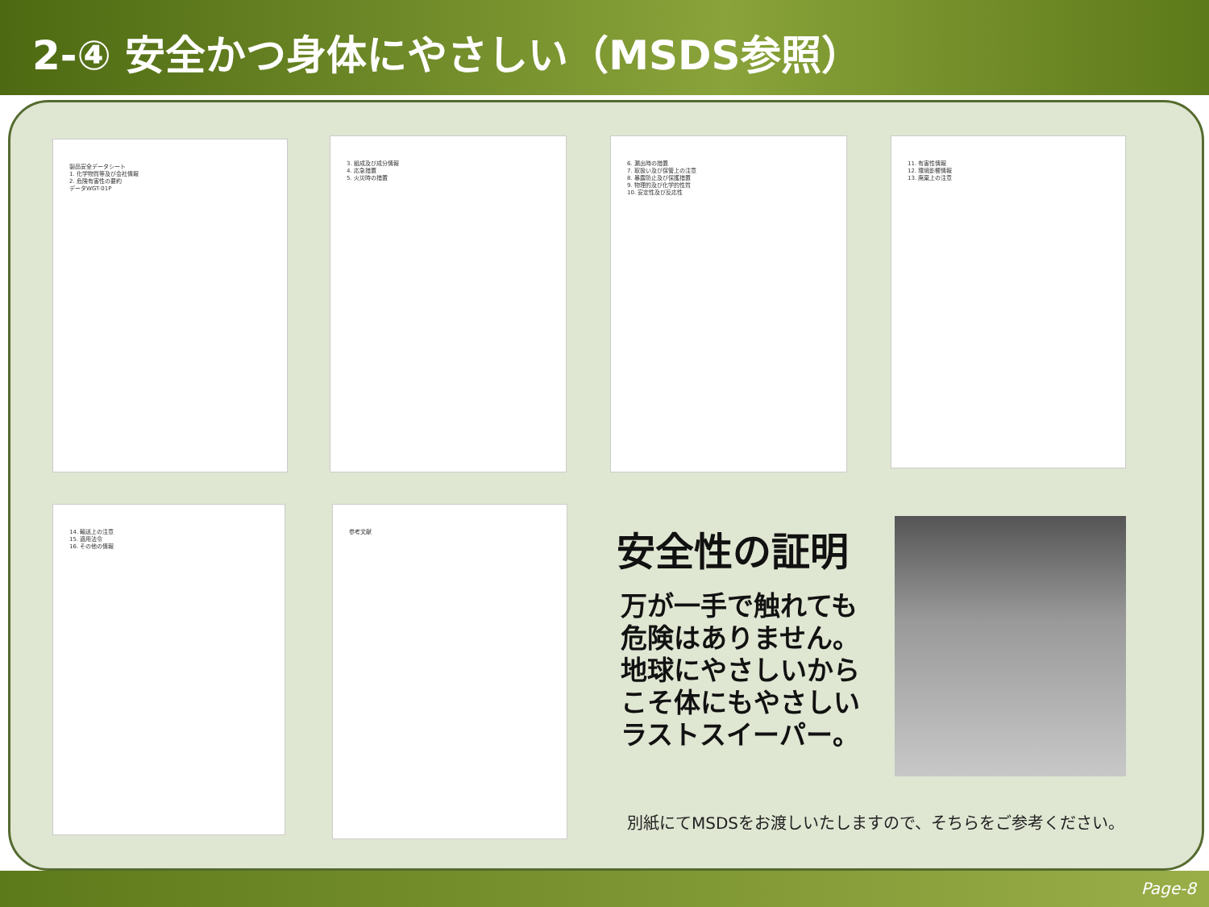2-④ 安全かつ身体にやさしい（MSDS参照）
製品安全データシート
1. 化学物質等及び会社情報
2. 危険有害性の要約
データWGT-01P
3. 組成及び成分情報
4. 応急措置
5. 火災時の措置
6. 漏出時の措置
7. 取扱い及び保管上の注意
8. 暴露防止及び保護措置
9. 物理的及び化学的性質
10. 安定性及び反応性
11. 有害性情報
12. 環境影響情報
13. 廃棄上の注意
14. 輸送上の注意
15. 適用法令
16. その他の情報
参考文献
安全性の証明
万が一手で触れても
危険はありません。
地球にやさしいから
こそ体にもやさしい
ラストスイーパー。
別紙にてMSDSをお渡しいたしますので、そちらをご参考ください。
Page-8